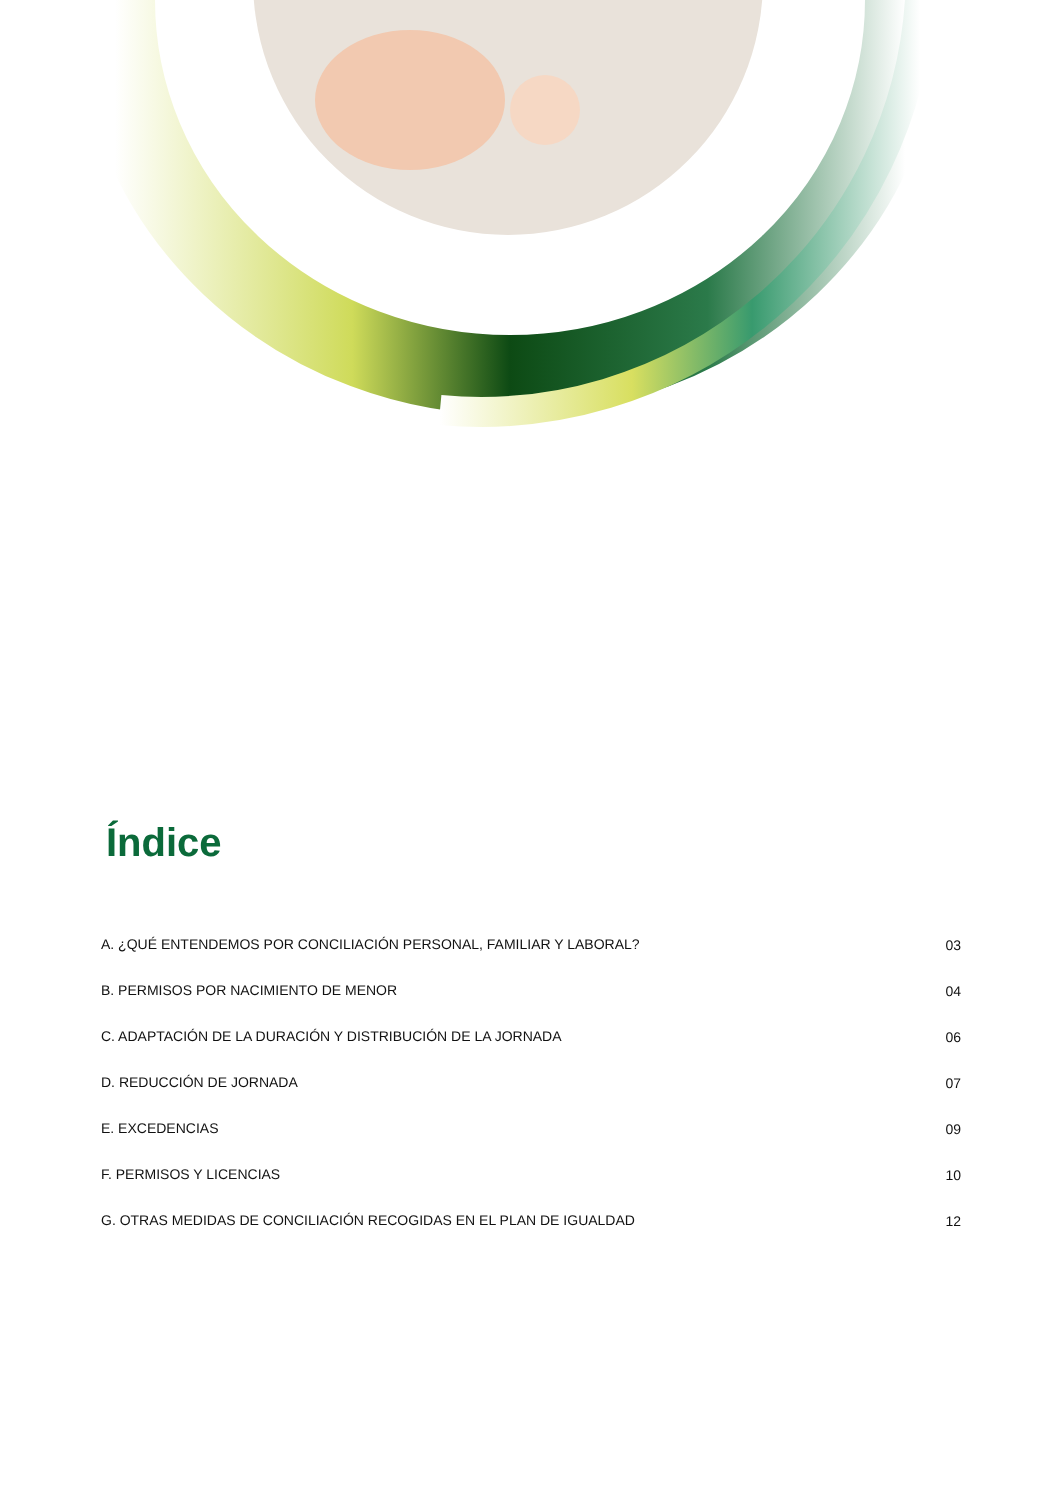Índice
| A. ¿QUÉ ENTENDEMOS POR CONCILIACIÓN PERSONAL, FAMILIAR Y LABORAL? | 03 |
| B. PERMISOS POR NACIMIENTO DE MENOR | 04 |
| C. ADAPTACIÓN DE LA DURACIÓN Y DISTRIBUCIÓN DE LA JORNADA | 06 |
| D. REDUCCIÓN DE JORNADA | 07 |
| E. EXCEDENCIAS | 09 |
| F. PERMISOS Y LICENCIAS | 10 |
| G. OTRAS MEDIDAS DE CONCILIACIÓN RECOGIDAS EN EL PLAN DE IGUALDAD | 12 |